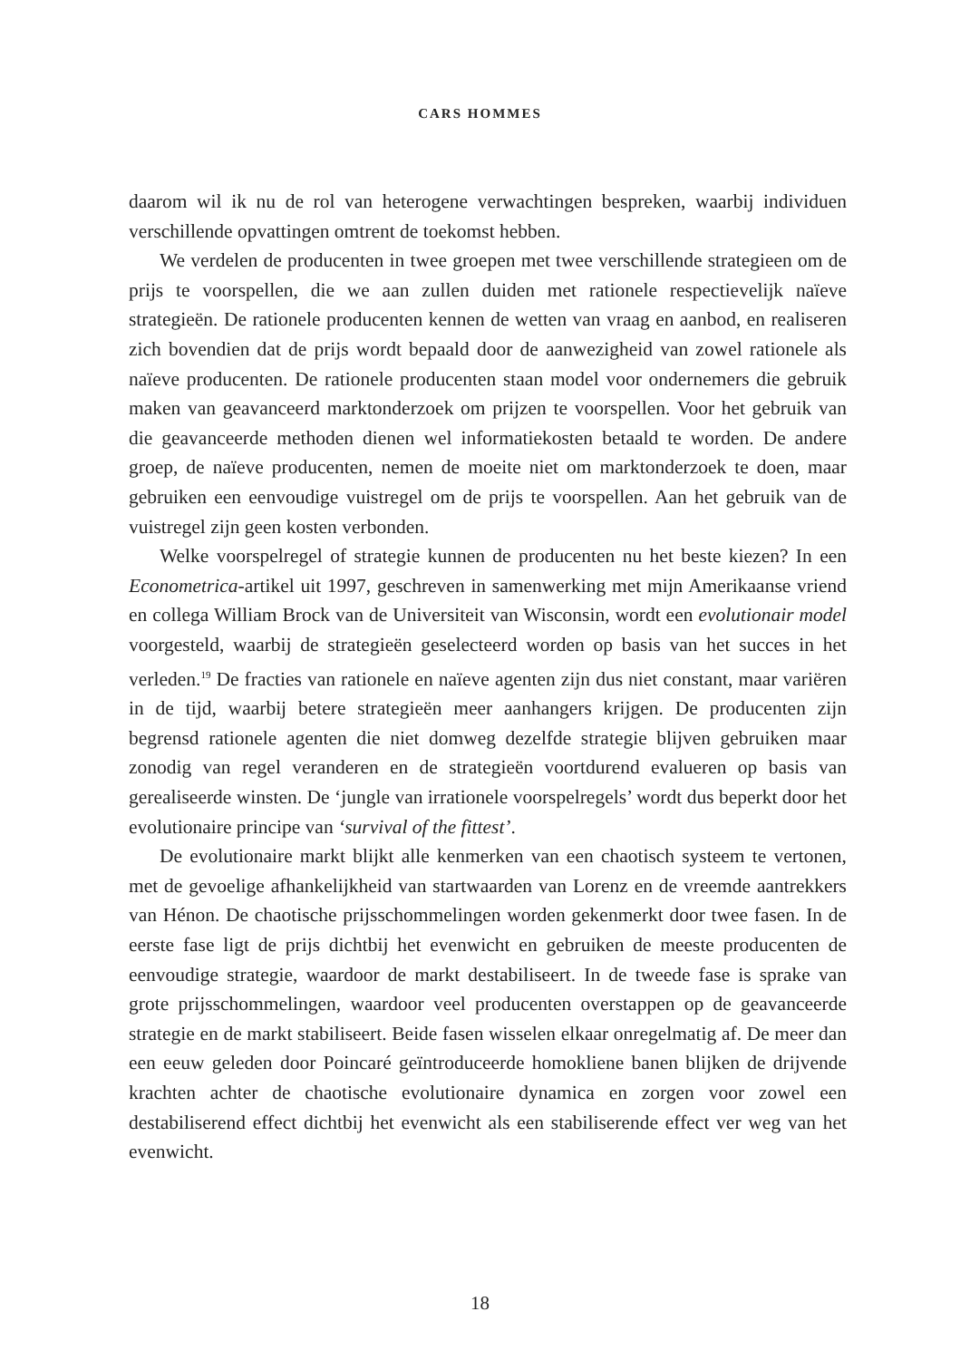CARS HOMMES
daarom wil ik nu de rol van heterogene verwachtingen bespreken, waarbij indivi­duen verschillende opvattingen omtrent de toekomst hebben.
We verdelen de producenten in twee groepen met twee verschillende strategie­en om de prijs te voorspellen, die we aan zullen duiden met rationele respectieve­lijk naïeve strategieën. De rationele producenten kennen de wetten van vraag en aanbod, en realiseren zich bovendien dat de prijs wordt bepaald door de aanwezig­heid van zowel rationele als naïeve producenten. De rationele producenten staan model voor ondernemers die gebruik maken van geavanceerd marktonderzoek om prijzen te voorspellen. Voor het gebruik van die geavanceerde methoden dienen wel informatiekosten betaald te worden. De andere groep, de naïeve producenten, nemen de moeite niet om marktonderzoek te doen, maar gebruiken een eenvoudi­ge vuistregel om de prijs te voorspellen. Aan het gebruik van de vuistregel zijn geen kosten verbonden.
Welke voorspelregel of strategie kunnen de producenten nu het beste kiezen? In een Econometrica-artikel uit 1997, geschreven in samenwerking met mijn Ameri­kaanse vriend en collega William Brock van de Universiteit van Wisconsin, wordt een evolutionair model voorgesteld, waarbij de strategieën geselecteerd worden op basis van het succes in het verleden.<sup>19</sup> De fracties van rationele en naïeve agenten zijn dus niet constant, maar variëren in de tijd, waarbij betere strategieën meer aan­hangers krijgen. De producenten zijn begrensd rationele agenten die niet domweg dezelfde strategie blijven gebruiken maar zonodig van regel veranderen en de stra­tegieën voortdurend evalueren op basis van gerealiseerde winsten. De ‘jungle van irrationele voorspelregels’ wordt dus beperkt door het evolutionaire principe van ‘survival of the fittest’.
De evolutionaire markt blijkt alle kenmerken van een chaotisch systeem te ver­tonen, met de gevoelige afhankelijkheid van startwaarden van Lorenz en de vreem­de aantrekkers van Hénon. De chaotische prijsschommelingen worden gekenmerkt door twee fasen. In de eerste fase ligt de prijs dichtbij het evenwicht en gebruiken de meeste producenten de eenvoudige strategie, waardoor de markt destabiliseert. In de tweede fase is sprake van grote prijsschommelingen, waardoor veel produ­centen overstappen op de geavanceerde strategie en de markt stabiliseert. Beide fa­sen wisselen elkaar onregelmatig af. De meer dan een eeuw geleden door Poincaré geïntroduceerde homokliene banen blijken de drijvende krachten achter de chaoti­sche evolutionaire dynamica en zorgen voor zowel een destabiliserend effect dicht­bij het evenwicht als een stabiliserende effect ver weg van het evenwicht.
18